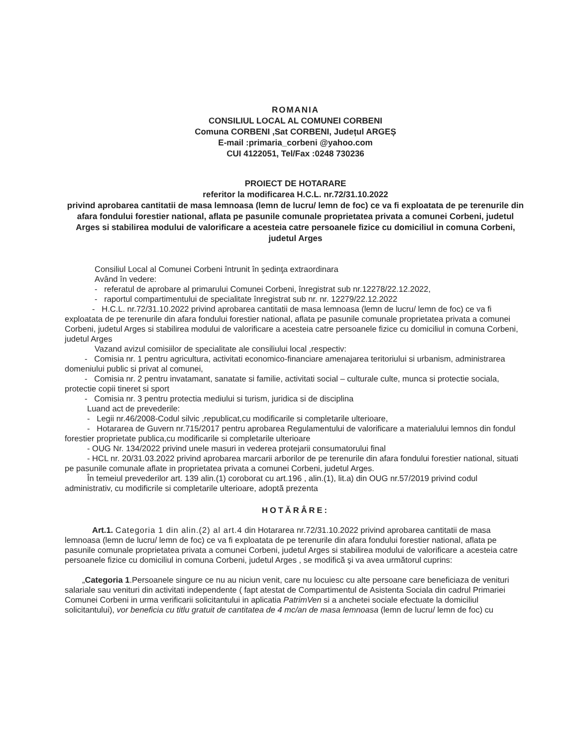ROMANIA
CONSILIUL LOCAL AL COMUNEI CORBENI
Comuna CORBENI ,Sat CORBENI, Județul ARGEȘ
E-mail :primaria_corbeni @yahoo.com
CUI 4122051, Tel/Fax :0248 730236
PROIECT DE HOTARARE
referitor la modificarea H.C.L. nr.72/31.10.2022
privind aprobarea cantitatii de masa lemnoasa (lemn de lucru/ lemn de foc) ce va fi exploatata de pe terenurile din afara fondului forestier national, aflata pe pasunile comunale proprietatea privata a comunei Corbeni, judetul Arges si stabilirea modului de valorificare a acesteia catre persoanele fizice cu domiciliul in comuna Corbeni, judetul Arges
Consiliul Local al Comunei Corbeni întrunit în şedinţa extraordinara
Având în vedere:
- referatul de aprobare al primarului Comunei Corbeni, înregistrat sub nr.12278/22.12.2022,
- raportul compartimentului de specialitate înregistrat sub nr. nr. 12279/22.12.2022
- H.C.L. nr.72/31.10.2022 privind aprobarea cantitatii de masa lemnoasa (lemn de lucru/ lemn de foc) ce va fi exploatata de pe terenurile din afara fondului forestier national, aflata pe pasunile comunale proprietatea privata a comunei Corbeni, judetul Arges si stabilirea modului de valorificare a acesteia catre persoanele fizice cu domiciliul in comuna Corbeni, judetul Arges
Vazand avizul comisiilor de specialitate ale consiliului local ,respectiv:
- Comisia nr. 1 pentru agricultura, activitati economico-financiare amenajarea teritoriului si urbanism, administrarea domeniului public si privat al comunei,
- Comisia nr. 2 pentru invatamant, sanatate si familie, activitati social – culturale culte, munca si protectie sociala, protectie copii tineret si sport
- Comisia nr. 3 pentru protectia mediului si turism, juridica si de disciplina
Luand act de prevederile:
- Legii nr.46/2008-Codul silvic ,republicat,cu modificarile si completarile ulterioare,
- Hotararea de Guvern nr.715/2017 pentru aprobarea Regulamentului de valorificare a materialului lemnos din fondul forestier proprietate publica,cu modificarile si completarile ulterioare
- OUG Nr. 134/2022 privind unele masuri in vederea protejarii consumatorului final
- HCL nr. 20/31.03.2022 privind aprobarea marcarii arborilor de pe terenurile din afara fondului forestier national, situati pe pasunile comunale aflate in proprietatea privata a comunei Corbeni, judetul Arges.
În temeiul prevederilor art. 139 alin.(1) coroborat cu art.196 , alin.(1), lit.a) din OUG nr.57/2019 privind codul administrativ, cu modificrile si completarile ulterioare, adoptă prezenta
HOTĂRÂRE:
Art.1. Categoria 1 din alin.(2) al art.4 din Hotararea nr.72/31.10.2022 privind aprobarea cantitatii de masa lemnoasa (lemn de lucru/ lemn de foc) ce va fi exploatata de pe terenurile din afara fondului forestier national, aflata pe pasunile comunale proprietatea privata a comunei Corbeni, judetul Arges si stabilirea modului de valorificare a acesteia catre persoanele fizice cu domiciliul in comuna Corbeni, judetul Arges , se modifică şi va avea următorul cuprins:
„Categoria 1.Persoanele singure ce nu au niciun venit, care nu locuiesc cu alte persoane care beneficiaza de venituri salariale sau venituri din activitati independente ( fapt atestat de Compartimentul de Asistenta Sociala din cadrul Primariei Comunei Corbeni in urma verificarii solicitantului in aplicatia PatrimVen si a anchetei sociale efectuate la domiciliul solicitantului), vor beneficia cu titlu gratuit de cantitatea de 4 mc/an de masa lemnoasa (lemn de lucru/ lemn de foc) cu